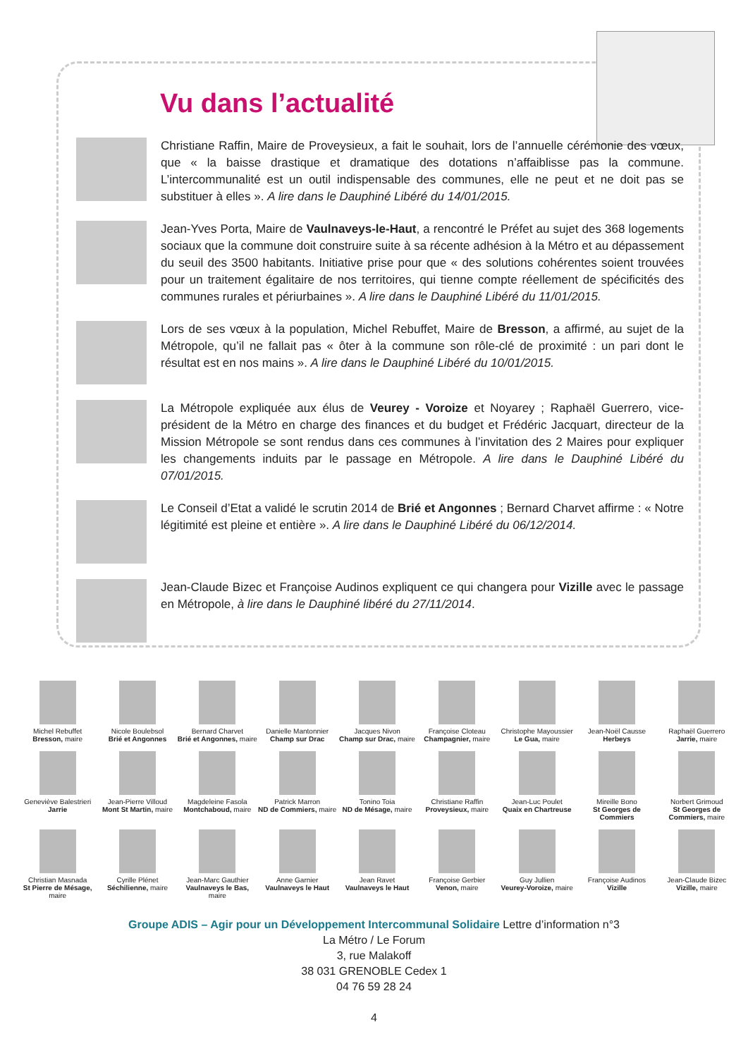Vu dans l’actualité
Christiane Raffin, Maire de Proveysieux, a fait le souhait, lors de l’annuelle cérémonie des vœux, que « la baisse drastique et dramatique des dotations n’affaiblisse pas la commune. L’intercommunalité est un outil indispensable des communes, elle ne peut et ne doit pas se substituer à elles ». A lire dans le Dauphiné Libéré du 14/01/2015.
Jean-Yves Porta, Maire de Vaulnaveys-le-Haut, a rencontré le Préfet au sujet des 368 logements sociaux que la commune doit construire suite à sa récente adhésion à la Métro et au dépassement du seuil des 3500 habitants. Initiative prise pour que « des solutions cohérentes soient trouvées pour un traitement égalitaire de nos territoires, qui tienne compte réellement de spécificités des communes rurales et périurbaines ». A lire dans le Dauphiné Libéré du 11/01/2015.
Lors de ses vœux à la population, Michel Rebuffet, Maire de Bresson, a affirmé, au sujet de la Métropole, qu’il ne fallait pas « ôter à la commune son rôle-clé de proximité : un pari dont le résultat est en nos mains ». A lire dans le Dauphiné Libéré du 10/01/2015.
La Métropole expliquée aux élus de Veurey - Voroize et Noyarey ; Raphaël Guerrero, vice-président de la Métro en charge des finances et du budget et Frédéric Jacquart, directeur de la Mission Métropole se sont rendus dans ces communes à l’invitation des 2 Maires pour expliquer les changements induits par le passage en Métropole. A lire dans le Dauphiné Libéré du 07/01/2015.
Le Conseil d’Etat a validé le scrutin 2014 de Brié et Angonnes ; Bernard Charvet affirme : « Notre légitimité est pleine et entière ». A lire dans le Dauphiné Libéré du 06/12/2014.
Jean-Claude Bizec et Françoise Audinos expliquent ce qui changera pour Vizille avec le passage en Métropole, à lire dans le Dauphiné libéré du 27/11/2014.
Michel Rebuffet
Bresson, maire
Nicole Boulebsol
Brié et Angonnes
Bernard Charvet
Brié et Angonnes, maire
Danielle Mantonnier
Champ sur Drac
Jacques Nivon
Champ sur Drac, maire
Françoise Cloteau
Champagnier, maire
Christophe Mayoussier
Le Gua, maire
Jean-Noël Causse
Herbeys
Raphaël Guerrero
Jarrie, maire
Geneviève Balestrieri
Jarrie
Jean-Pierre Villoud
Mont St Martin, maire
Magdeleine Fasola
Montchaboud, maire
Patrick Marron
ND de Commiers, maire
Tonino Toia
ND de Mésage, maire
Christiane Raffin
Proveysieux, maire
Jean-Luc Poulet
Quaix en Chartreuse
Mireille Bono
St Georges de Commiers
Norbert Grimoud
St Georges de Commiers, maire
Christian Masnada
St Pierre de Mésage, maire
Cyrille Plénet
Séchilienne, maire
Jean-Marc Gauthier
Vaulnaveys le Bas, maire
Anne Garnier
Vaulnaveys le Haut
Jean Ravet
Vaulnaveys le Haut
Françoise Gerbier
Venon, maire
Guy Jullien
Veurey-Voroize, maire
Françoise Audinos
Vizille
Jean-Claude Bizec
Vizille, maire
Groupe ADIS – Agir pour un Développement Intercommunal Solidaire Lettre d’information n°3
La Métro / Le Forum
3, rue Malakoff
38 031 GRENOBLE Cedex 1
04 76 59 28 24
4